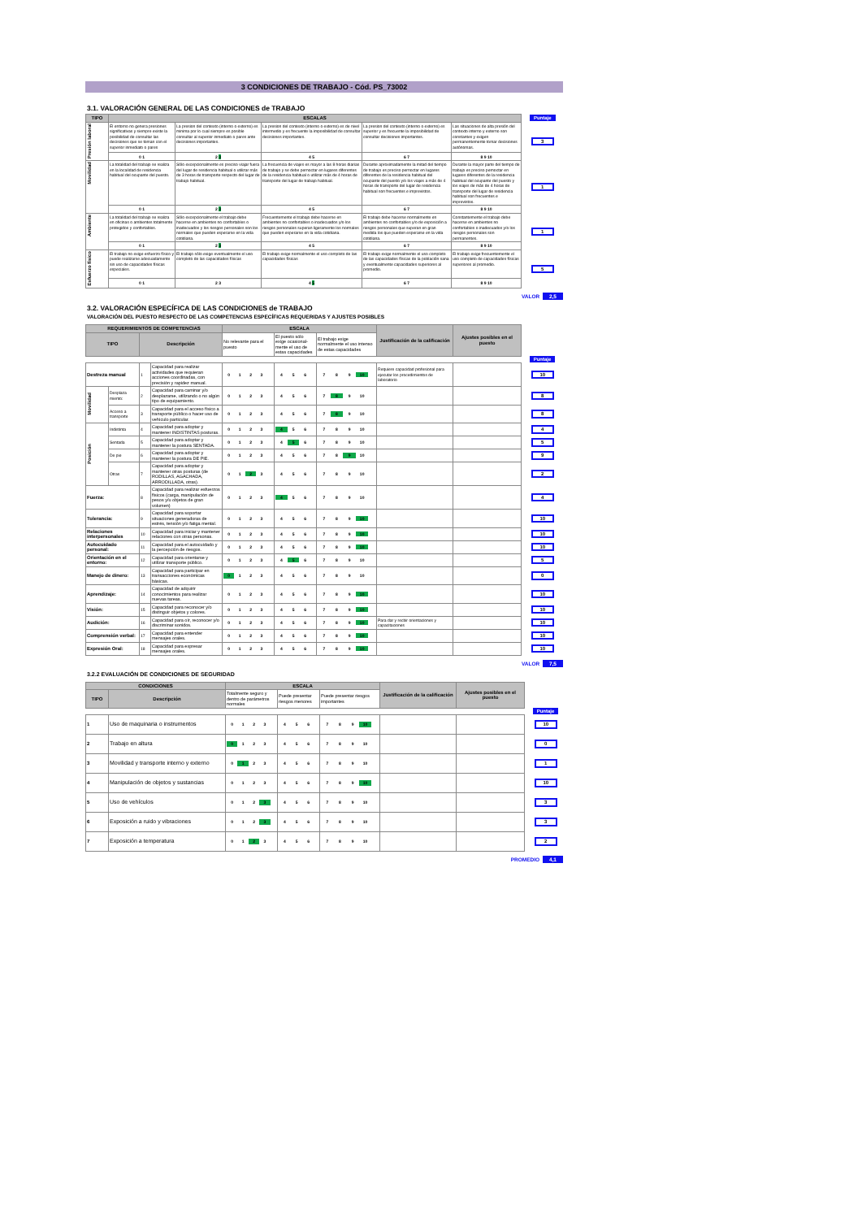3 CONDICIONES DE TRABAJO - Cód. PS_73002
3.1. VALORACIÓN GENERAL DE LAS CONDICIONES de TRABAJO
| TIPO | ESCALAS | | | | | Puntaje |
| Presión laboral | El entorno no genera presiones significativas y siempre existe la posibilidad de consultar las decisiones que se toman con el superior inmediato o pares | La presion del contexto (interno o externo) es minima por lo cual siempre es posible consultar al superior inmediato o pares ante decisiones importantes. | La presion del contexto (interno o externo) es de nivel intermedio y es frecuente la imposibilidad de consultar decisiones importantes. | La presion del contexto (interno o externo) es superior y es frecuente la imposibilidad de consultar decisiones importantes. | Las situaciones de alta presión del contexto interno y externo son constantes y exigen permanentemente tomar decisiones autónomas. | 3 |
| | 0 1 | 2 3 | 4 5 | 6 7 | 8 9 10 | |
| Movilidad | La totalidad del trabajo se realiza en la localidad de residencia habitual del ocupante del puesto. | Sólo excepcionalmente es preciso viajar fuera del lugar de residencia habitual o utilizar más de 3 horas de transporte respecto del lugar de trabajo habitual. | La frecuencia de viajes es mayor a las 8 horas diarias de trabajo y se debe pernoctar en lugares diferentes de la residencia habitual o utilizar más de 4 horas de transporte del lugar de trabajo habitual. | Durante aproximadamente la mitad del tiempo de trabajo es preciso pernoctar en lugares diferentes de la residencia habitual del ocupante del puesto y/o los viajes a más de 4 horas de transporte del lugar de residencia habitual son frecuentes e imprevistos. | Durante la mayor parte del tiempo de trabajo es preciso pernoctar en lugares diferentes de la residencia habitual del ocupante del puesto y los viajes de más de 4 horas de transporte del lugar de residencia habitual son frecuentes e imprevistos. | 1 |
| | 0 1 | 2 3 | 4 5 | 6 7 | 8 9 10 | |
| Ambiente | La totalidad del trabajo se realiza en oficinas o ambientes totalmente protegidos y confortables. | Sólo excepcionalmente el trabajo debe hacerse en ambientes no confortables o inadecuados y los riesgos personales son los normales que pueden esperarse en la vida cotidiana. | Frecuentemente el trabajo debe hacerse en ambientes no confortables o inadecuados y/o los riesgos personales superan ligeramente los normales que pueden esperarse en la vida cotidiana. | El trabajo debe hacerse normalmente en ambientes no confortables y/o de exposición a riesgos personales que superan en gran medida los que pueden esperarse en la vida cotidiana. | Constantemente el trabajo debe hacerse en ambientes no confortables o inadecuados y/o los riesgos personales son permanentes. | 1 |
| | 0 1 | 2 3 | 4 5 | 6 7 | 8 9 10 | |
| Esfuerzo físico | El trabajo no exige esfuerzo físico y puede realizarse adecuadamente sin uso de capacidades físicas especiales. | El trabajo sólo exige eventualmente el uso completo de las capacidades físicas | El trabajo exige normalmente el uso completo de las capacidades físicas | El trabajo exige normalmente el uso completo de las capacidades físicas de la población sana y eventualmente capacidades superiores al promedio. | El trabajo exige frecuentemente el uso completo de capacidades físicas superiores al promedio. | 5 |
| | 0 1 | 2 3 | 4 5 | 6 7 | 8 9 10 | |
VALOR 2,5
3.2. VALORACIÓN ESPECÍFICA DE LAS CONDICIONES de TRABAJO
VALORACIÓN DEL PUESTO RESPECTO DE LAS COMPETENCIAS ESPECÍFICAS REQUERIDAS Y AJUSTES POSIBLES
| REQUERIMIENTOS DE COMPETENCIAS | | | | ESCALA | | | Justificación de la calificación | Ajustes posibles en el puesto | |
| TIPO | | Descripción | | No relevante para el puesto | El puesto sólo exige ocasional-mente el uso de estas capacidades | El trabajo exige normalmente el uso intenso de estas capacidades | | | |
| | | | | | | | | | Puntaje |
| Destreza manual | | 1 | Capacidad para realizar actividades que requieran acciones coordinadas, con precisión y rapidez manual. | 0 1 2 3 | 4 5 6 | 7 8 9 10 | Requiere capacidad profesional para ejecutar los procedimientos de laboratorio | | 10 |
| Movilidad | Desplaza miento: | 2 | Capacidad para caminar y/o desplazarse, utilizando o no algún tipo de equipamiento. | 0 1 2 3 | 4 5 6 | 7 8 9 10 | | | 8 |
| | Acceso a transporte | 3 | Capacidad para el acceso físico a transporte público o hacer uso de vehículo particular. | 0 1 2 3 | 4 5 6 | 7 8 9 10 | | | 8 |
| Posición | Indistinta | 4 | Capacidad para adoptar y mantener INDISTINTAS posturas. | 0 1 2 3 | 4 5 6 | 7 8 9 10 | | | 4 |
| | Sentada | 5 | Capacidad para adoptar y mantener la postura SENTADA. | 0 1 2 3 | 4 5 6 | 7 8 9 10 | | | 5 |
| | De pie | 6 | Capacidad para adoptar y mantener la postura DE PIE. | 0 1 2 3 | 4 5 6 | 7 8 9 10 | | | 9 |
| | Otras | 7 | Capacidad para adoptar y mantener otras posturas (de RODILLAS, AGACHADA, ARRODILLADA, otras). | 0 1 2 3 | 4 5 6 | 7 8 9 10 | | | 2 |
| Fuerza: | | 8 | Capacidad para realizar esfuerzos físicos (carga, manipulación de pesos y/u objetos de gran volumen) | 0 1 2 3 | 4 5 6 | 7 8 9 10 | | | 4 |
| Tolerancia: | | 9 | Capacidad para soportar situaciones generadoras de estrés, tensión y/o fatiga mental. | 0 1 2 3 | 4 5 6 | 7 8 9 10 | | | 10 |
| Relaciones interpersonales | | 10 | Capacidad para iniciar y mantener relaciones con otras personas. | 0 1 2 3 | 4 5 6 | 7 8 9 10 | | | 10 |
| Autocuidado personal: | | 11 | Capacidad para el autocuidado y la percepción de riesgos. | 0 1 2 3 | 4 5 6 | 7 8 9 10 | | | 10 |
| Orientación en el entorno: | | 12 | Capacidad para orientarse y utilizar transporte público. | 0 1 2 3 | 4 5 6 | 7 8 9 10 | | | 5 |
| Manejo de dinero: | | 13 | Capacidad para participar en transacciones económicas básicas. | 0 1 2 3 | 4 5 6 | 7 8 9 10 | | | 0 |
| Aprendizaje: | | 14 | Capacidad de adquirir conocimientos para realizar nuevas tareas. | 0 1 2 3 | 4 5 6 | 7 8 9 10 | | | 10 |
| Visión: | | 15 | Capacidad para reconocer y/o distinguir objetos y colores. | 0 1 2 3 | 4 5 6 | 7 8 9 10 | | | 10 |
| Audición: | | 16 | Capacidad para oír, reconocer y/o discriminar sonidos. | 0 1 2 3 | 4 5 6 | 7 8 9 10 | Para dar y recbir orientaciones y capacitaciones | | 10 |
| Comprensión verbal: | | 17 | Capacidad para entender mensajes orales. | 0 1 2 3 | 4 5 6 | 7 8 9 10 | | | 10 |
| Expresión Oral: | | 18 | Capacidad para expresar mensajes orales. | 0 1 2 3 | 4 5 6 | 7 8 9 10 | | | 10 |
VALOR 7,5
3.2.2 EVALUACIÓN DE CONDICIONES DE SEGURIDAD
| CONDICIONES | | ESCALA | | | Justificación de la calificación | Ajustes posibles en el puesto | |
| TIPO | Descripción | Totalmente seguro y dentro de parámetros normales | Puede presentar riesgos menores | Puede presentar riesgos importantes | | | |
| | | | | | | | Puntaje |
| 1 | Uso de maquinaria o instrumentos | 0 1 2 3 | 4 5 6 | 7 8 9 10 | | | 10 |
| 2 | Trabajo en altura | 0 1 2 3 | 4 5 6 | 7 8 9 10 | | | 0 |
| 3 | Movilidad y transporte interno y externo | 0 1 2 3 | 4 5 6 | 7 8 9 10 | | | 1 |
| 4 | Manipulación de objetos y sustancias | 0 1 2 3 | 4 5 6 | 7 8 9 10 | | | 10 |
| 5 | Uso de vehículos | 0 1 2 3 | 4 5 6 | 7 8 9 10 | | | 3 |
| 6 | Exposición a ruido y vibraciones | 0 1 2 3 | 4 5 6 | 7 8 9 10 | | | 3 |
| 7 | Exposición a temperatura | 0 1 2 3 | 4 5 6 | 7 8 9 10 | | | 2 |
PROMEDIO 4,1